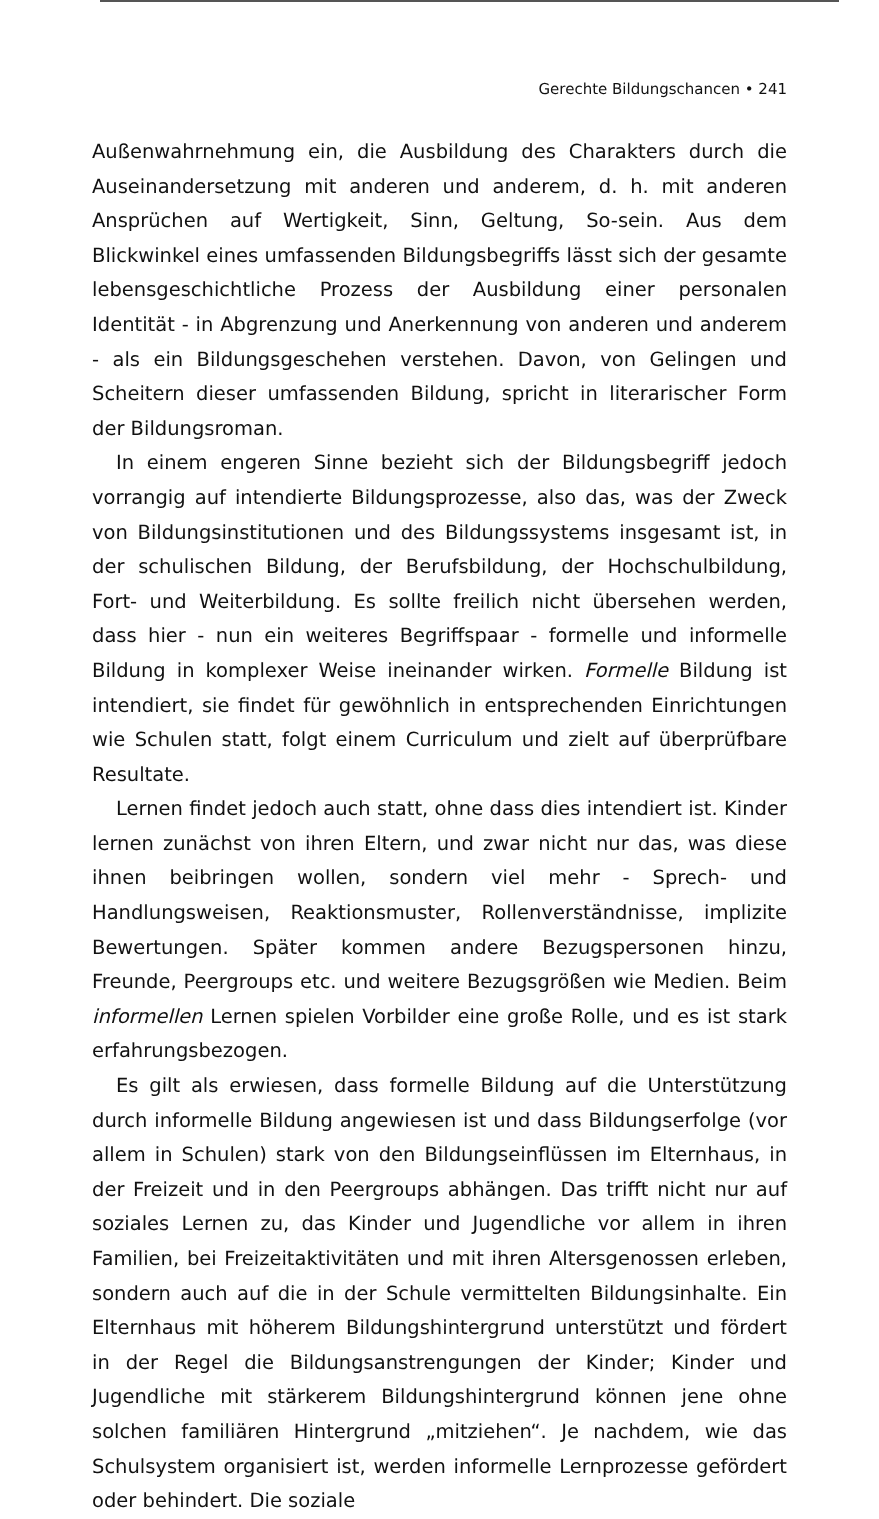Gerechte Bildungschancen • 241
Außenwahrnehmung ein, die Ausbildung des Charakters durch die Auseinandersetzung mit anderen und anderem, d. h. mit anderen Ansprüchen auf Wertigkeit, Sinn, Geltung, So-sein. Aus dem Blickwinkel eines umfassenden Bildungsbegriffs lässt sich der gesamte lebensgeschichtliche Prozess der Ausbildung einer personalen Identität - in Abgrenzung und Anerkennung von anderen und anderem - als ein Bildungsgeschehen verstehen. Davon, von Gelingen und Scheitern dieser umfassenden Bildung, spricht in literarischer Form der Bildungsroman.
In einem engeren Sinne bezieht sich der Bildungsbegriff jedoch vorrangig auf intendierte Bildungsprozesse, also das, was der Zweck von Bildungsinstitutionen und des Bildungssystems insgesamt ist, in der schulischen Bildung, der Berufsbildung, der Hochschulbildung, Fort- und Weiterbildung. Es sollte freilich nicht übersehen werden, dass hier - nun ein weiteres Begriffspaar - formelle und informelle Bildung in komplexer Weise ineinander wirken. Formelle Bildung ist intendiert, sie findet für gewöhnlich in entsprechenden Einrichtungen wie Schulen statt, folgt einem Curriculum und zielt auf überprüfbare Resultate.
Lernen findet jedoch auch statt, ohne dass dies intendiert ist. Kinder lernen zunächst von ihren Eltern, und zwar nicht nur das, was diese ihnen beibringen wollen, sondern viel mehr - Sprech- und Handlungsweisen, Reaktionsmuster, Rollenverständnisse, implizite Bewertungen. Später kommen andere Bezugspersonen hinzu, Freunde, Peergroups etc. und weitere Bezugsgrößen wie Medien. Beim informellen Lernen spielen Vorbilder eine große Rolle, und es ist stark erfahrungsbezogen.
Es gilt als erwiesen, dass formelle Bildung auf die Unterstützung durch informelle Bildung angewiesen ist und dass Bildungserfolge (vor allem in Schulen) stark von den Bildungseinflüssen im Elternhaus, in der Freizeit und in den Peergroups abhängen. Das trifft nicht nur auf soziales Lernen zu, das Kinder und Jugendliche vor allem in ihren Familien, bei Freizeitaktivitäten und mit ihren Altersgenossen erleben, sondern auch auf die in der Schule vermittelten Bildungsinhalte. Ein Elternhaus mit höherem Bildungshintergrund unterstützt und fördert in der Regel die Bildungsanstrengungen der Kinder; Kinder und Jugendliche mit stärkerem Bildungshintergrund können jene ohne solchen familiären Hintergrund „mitziehen“. Je nachdem, wie das Schulsystem organisiert ist, werden informelle Lernprozesse gefördert oder behindert. Die soziale